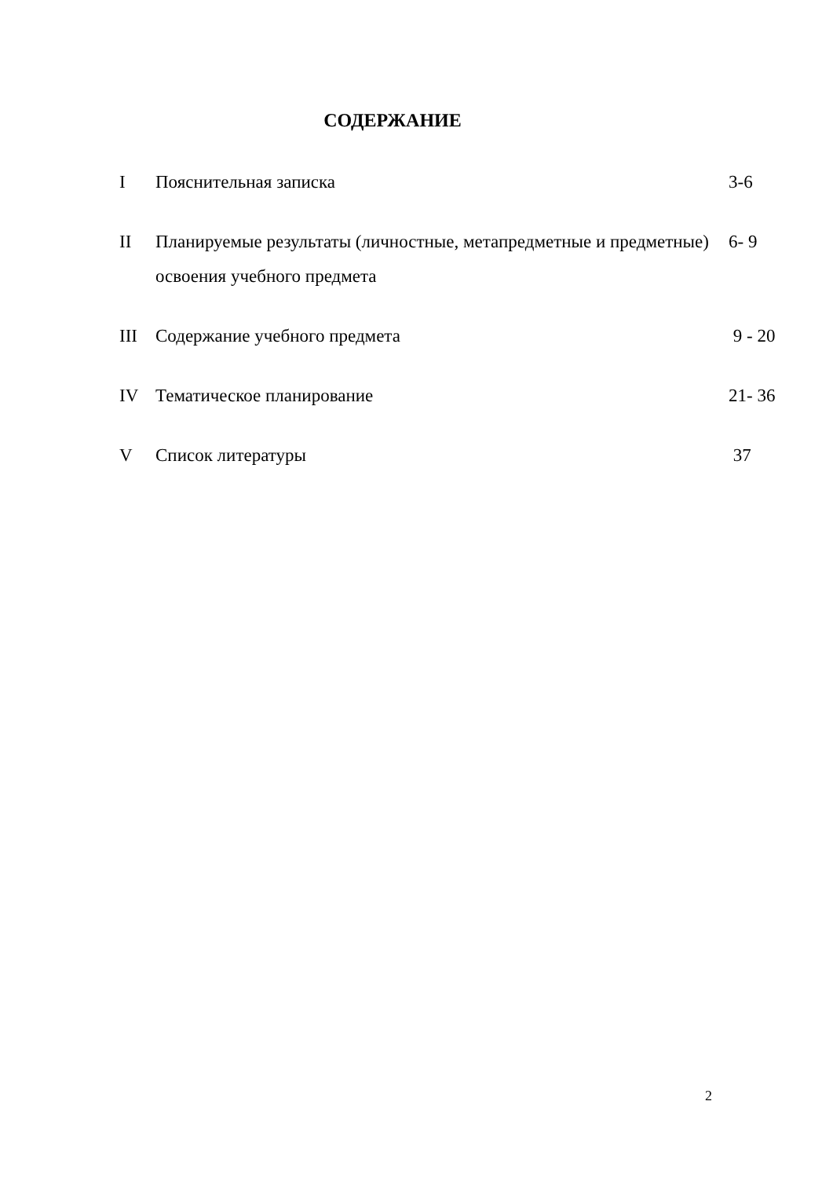СОДЕРЖАНИЕ
I Пояснительная записка 3-6
II Планируемые результаты (личностные, метапредметные и предметные) освоения учебного предмета
6- 9
III Содержание учебного предмета 9 - 20
IV Тематическое планирование 21- 36
V Список литературы 37
2